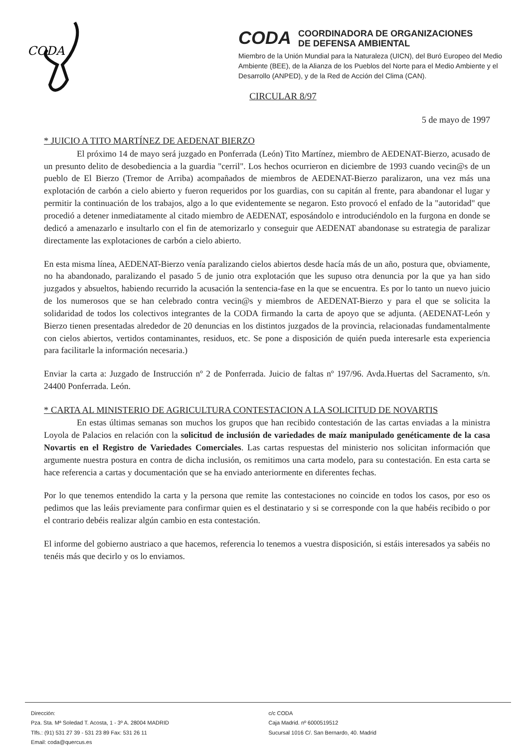CODA
CODA
COORDINADORA DE ORGANIZACIONES
DE DEFENSA AMBIENTAL
Miembro de la Unión Mundial para la Naturaleza (UICN), del Buró Europeo del Medio Ambiente (BEE), de la Alianza de los Pueblos del Norte para el Medio Ambiente y el Desarrollo (ANPED), y de la Red de Acción del Clima (CAN).
CIRCULAR 8/97
5 de mayo de 1997
* JUICIO A TITO MARTÍNEZ DE AEDENAT BIERZO
El próximo 14 de mayo será juzgado en Ponferrada (León) Tito Martínez, miembro de AEDENAT-Bierzo, acusado de un presunto delito de desobediencia a la guardia "cerril". Los hechos ocurrieron en diciembre de 1993 cuando vecin@s de un pueblo de El Bierzo (Tremor de Arriba) acompañados de miembros de AEDENAT-Bierzo paralizaron, una vez más una explotación de carbón a cielo abierto y fueron requeridos por los guardias, con su capitán al frente, para abandonar el lugar y permitir la continuación de los trabajos, algo a lo que evidentemente se negaron. Esto provocó el enfado de la "autoridad" que procedió a detener inmediatamente al citado miembro de AEDENAT, esposándolo e introduciéndolo en la furgona en donde se dedicó a amenazarlo e insultarlo con el fin de atemorizarlo y conseguir que AEDENAT abandonase su estrategia de paralizar directamente las explotaciones de carbón a cielo abierto.
En esta misma línea, AEDENAT-Bierzo venía paralizando cielos abiertos desde hacía más de un año, postura que, obviamente, no ha abandonado, paralizando el pasado 5 de junio otra explotación que les supuso otra denuncia por la que ya han sido juzgados y absueltos, habiendo recurrido la acusación la sentencia-fase en la que se encuentra. Es por lo tanto un nuevo juicio de los numerosos que se han celebrado contra vecin@s y miembros de AEDENAT-Bierzo y para el que se solicita la solidaridad de todos los colectivos integrantes de la CODA firmando la carta de apoyo que se adjunta. (AEDENAT-León y Bierzo tienen presentadas alrededor de 20 denuncias en los distintos juzgados de la provincia, relacionadas fundamentalmente con cielos abiertos, vertidos contaminantes, residuos, etc. Se pone a disposición de quién pueda interesarle esta experiencia para facilitarle la información necesaria.)
Enviar la carta a: Juzgado de Instrucción nº 2 de Ponferrada. Juicio de faltas nº 197/96. Avda.Huertas del Sacramento, s/n. 24400 Ponferrada. León.
* CARTA AL MINISTERIO DE AGRICULTURA CONTESTACION A LA SOLICITUD DE NOVARTIS
En estas últimas semanas son muchos los grupos que han recibido contestación de las cartas enviadas a la ministra Loyola de Palacios en relación con la solicitud de inclusión de variedades de maíz manipulado genéticamente de la casa Novartis en el Registro de Variedades Comerciales. Las cartas respuestas del ministerio nos solicitan información que argumente nuestra postura en contra de dicha inclusión, os remitimos una carta modelo, para su contestación. En esta carta se hace referencia a cartas y documentación que se ha enviado anteriormente en diferentes fechas.
Por lo que tenemos entendido la carta y la persona que remite las contestaciones no coincide en todos los casos, por eso os pedimos que las leáis previamente para confirmar quien es el destinatario y si se corresponde con la que habéis recibido o por el contrario debéis realizar algún cambio en esta contestación.
El informe del gobierno austriaco a que hacemos, referencia lo tenemos a vuestra disposición, si estáis interesados ya sabéis no tenéis más que decirlo y os lo enviamos.
Dirección:
Pza. Sta. Mª Soledad T. Acosta, 1 - 3º A. 28004 MADRID
Tlfs.: (91) 531 27 39 - 531 23 89 Fax: 531 26 11
Email: coda@quercus.es
c/c CODA
Caja Madrid. nº 6000519512
Sucursal 1016 C/. San Bernardo, 40. Madrid